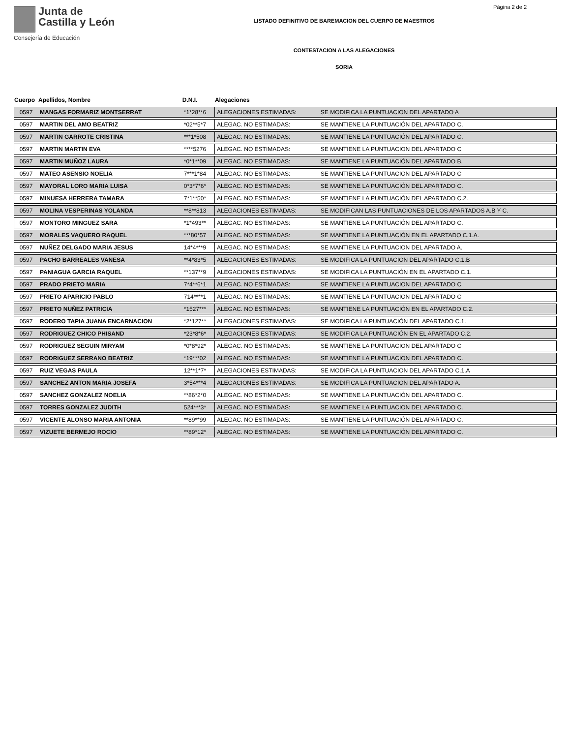Junta de
Castilla y León
Consejería de Educación
Página 2 de 2
LISTADO DEFINITIVO DE BAREMACION DEL CUERPO DE MAESTROS
CONTESTACION A LAS ALEGACIONES
SORIA
| Cuerpo | Apellidos, Nombre | D.N.I. | Alegaciones | |
| --- | --- | --- | --- | --- |
| 0597 | MANGAS FORMARIZ MONTSERRAT | *1*28**6 | ALEGACIONES ESTIMADAS: | SE MODIFICA LA PUNTUACION DEL APARTADO A |
| 0597 | MARTIN DEL AMO BEATRIZ | *02**5*7 | ALEGAC. NO ESTIMADAS: | SE MANTIENE LA PUNTUACIÓN DEL APARTADO C. |
| 0597 | MARTIN GARROTE CRISTINA | ***1*508 | ALEGAC. NO ESTIMADAS: | SE MANTIENE LA PUNTUACIÓN DEL APARTADO C. |
| 0597 | MARTIN MARTIN EVA | ****5276 | ALEGAC. NO ESTIMADAS: | SE MANTIENE LA PUNTUACION DEL APARTADO C |
| 0597 | MARTIN MUÑOZ LAURA | *0*1**09 | ALEGAC. NO ESTIMADAS: | SE MANTIENE LA PUNTUACIÓN DEL APARTADO B. |
| 0597 | MATEO ASENSIO NOELIA | 7***1*84 | ALEGAC. NO ESTIMADAS: | SE MANTIENE LA PUNTUACION DEL APARTADO C |
| 0597 | MAYORAL LORO MARIA LUISA | 0*3*7*6* | ALEGAC. NO ESTIMADAS: | SE MANTIENE LA PUNTUACIÓN DEL APARTADO C. |
| 0597 | MINUESA HERRERA TAMARA | 7*1**50* | ALEGAC. NO ESTIMADAS: | SE MANTIENE LA PUNTUACIÓN DEL APARTADO C.2. |
| 0597 | MOLINA VESPERINAS YOLANDA | **8**813 | ALEGACIONES ESTIMADAS: | SE MODIFICAN LAS PUNTUACIONES DE LOS APARTADOS A.B Y C. |
| 0597 | MONTORO MINGUEZ SARA | *1*493** | ALEGAC. NO ESTIMADAS: | SE MANTIENE LA PUNTUACIÓN DEL APARTADO C. |
| 0597 | MORALES VAQUERO RAQUEL | ***80*57 | ALEGAC. NO ESTIMADAS: | SE MANTIENE LA PUNTUACIÓN EN EL APARTADO C.1.A. |
| 0597 | NUÑEZ DELGADO MARIA JESUS | 14*4***9 | ALEGAC. NO ESTIMADAS: | SE MANTIENE LA PUNTUACION DEL APARTADO A. |
| 0597 | PACHO BARREALES VANESA | **4*83*5 | ALEGACIONES ESTIMADAS: | SE MODIFICA LA PUNTUACION DEL APARTADO C.1.B |
| 0597 | PANIAGUA GARCIA RAQUEL | **137**9 | ALEGACIONES ESTIMADAS: | SE MODIFICA LA PUNTUACIÓN EN EL APARTADO C.1. |
| 0597 | PRADO PRIETO MARIA | 7*4**6*1 | ALEGAC. NO ESTIMADAS: | SE MANTIENE LA PUNTUACION DEL APARTADO C |
| 0597 | PRIETO APARICIO PABLO | 714****1 | ALEGAC. NO ESTIMADAS: | SE MANTIENE LA PUNTUACION DEL APARTADO C |
| 0597 | PRIETO NUÑEZ PATRICIA | *1527*** | ALEGAC. NO ESTIMADAS: | SE MANTIENE LA PUNTUACIÓN EN EL APARTADO C.2. |
| 0597 | RODERO TAPIA JUANA ENCARNACION | *2*127** | ALEGACIONES ESTIMADAS: | SE MODIFICA LA PUNTUACIÓN DEL APARTADO C.1. |
| 0597 | RODRIGUEZ CHICO PHISAND | *23*8*6* | ALEGACIONES ESTIMADAS: | SE MODIFICA LA PUNTUACIÓN EN EL APARTADO C.2. |
| 0597 | RODRIGUEZ SEGUIN MIRYAM | *0*8*92* | ALEGAC. NO ESTIMADAS: | SE MANTIENE LA PUNTUACION DEL APARTADO C |
| 0597 | RODRIGUEZ SERRANO BEATRIZ | *19***02 | ALEGAC. NO ESTIMADAS: | SE MANTIENE LA PUNTUACION DEL APARTADO C. |
| 0597 | RUIZ VEGAS PAULA | 12**1*7* | ALEGACIONES ESTIMADAS: | SE MODIFICA LA PUNTUACION DEL APARTADO C.1.A |
| 0597 | SANCHEZ ANTON MARIA JOSEFA | 3*54***4 | ALEGACIONES ESTIMADAS: | SE MODIFICA LA PUNTUACION DEL APARTADO A. |
| 0597 | SANCHEZ GONZALEZ NOELIA | **86*2*0 | ALEGAC. NO ESTIMADAS: | SE MANTIENE LA PUNTUACIÓN DEL APARTADO C. |
| 0597 | TORRES GONZALEZ JUDITH | 524***3* | ALEGAC. NO ESTIMADAS: | SE MANTIENE LA PUNTUACION DEL APARTADO C. |
| 0597 | VICENTE ALONSO MARIA ANTONIA | **89**99 | ALEGAC. NO ESTIMADAS: | SE MANTIENE LA PUNTUACIÓN DEL APARTADO C. |
| 0597 | VIZUETE BERMEJO ROCIO | **89*12* | ALEGAC. NO ESTIMADAS: | SE MANTIENE LA PUNTUACIÓN DEL APARTADO C. |